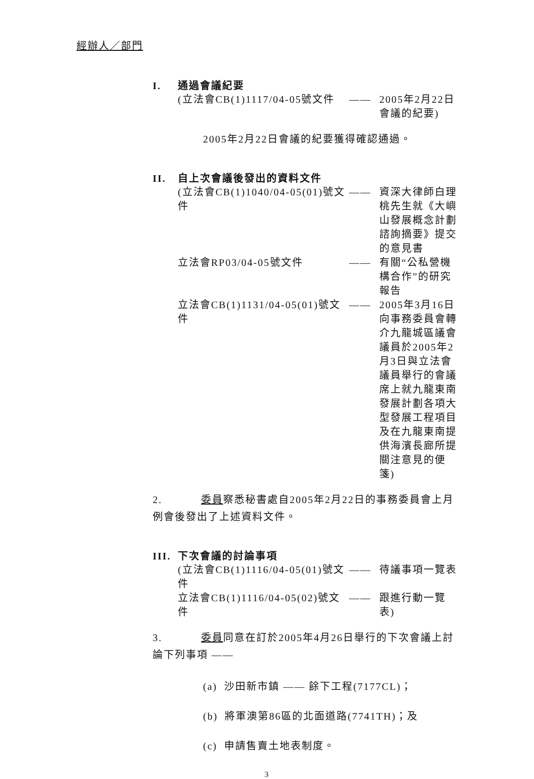經辦人／部門
I. 通過會議紀要
(立法會CB(1)1117/04-05號文件
—— 2005年2月22日 會議的紀要)
2005年2月22日會議的紀要獲得確認通過。
II. 自上次會議後發出的資料文件
(立法會CB(1)1040/04-05(01)號文件
—— 資深大律師白理桃先生就《大嶼山發展概念計劃諮詢摘要》提交的意見書
立法會RP03/04-05號文件 —— 有關“公私營機構合作”的研究報告
立法會CB(1)1131/04-05(01)號文件
—— 2005年3月16日向事務委員會轉介九龍城區議會議員於2005年2月3日與立法會議員舉行的會議席上就九龍東南發展計劃各項大型發展工程項目及在九龍東南提供海濱長廊所提關注意見的便箋)
2. 委員察悉秘書處自2005年2月22日的事務委員會上月例會後發出了上述資料文件。
III. 下次會議的討論事項
(立法會CB(1)1116/04-05(01)號文件
—— 待議事項一覽表
立法會CB(1)1116/04-05(02)號文件
—— 跟進行動一覽表)
3. 委員同意在訂於2005年4月26日舉行的下次會議上討論下列事項 ——
(a) 沙田新市鎮 —— 餘下工程(7177CL)；
(b) 將軍澳第86區的北面道路(7741TH)；及
(c) 申請售賣土地表制度。
3